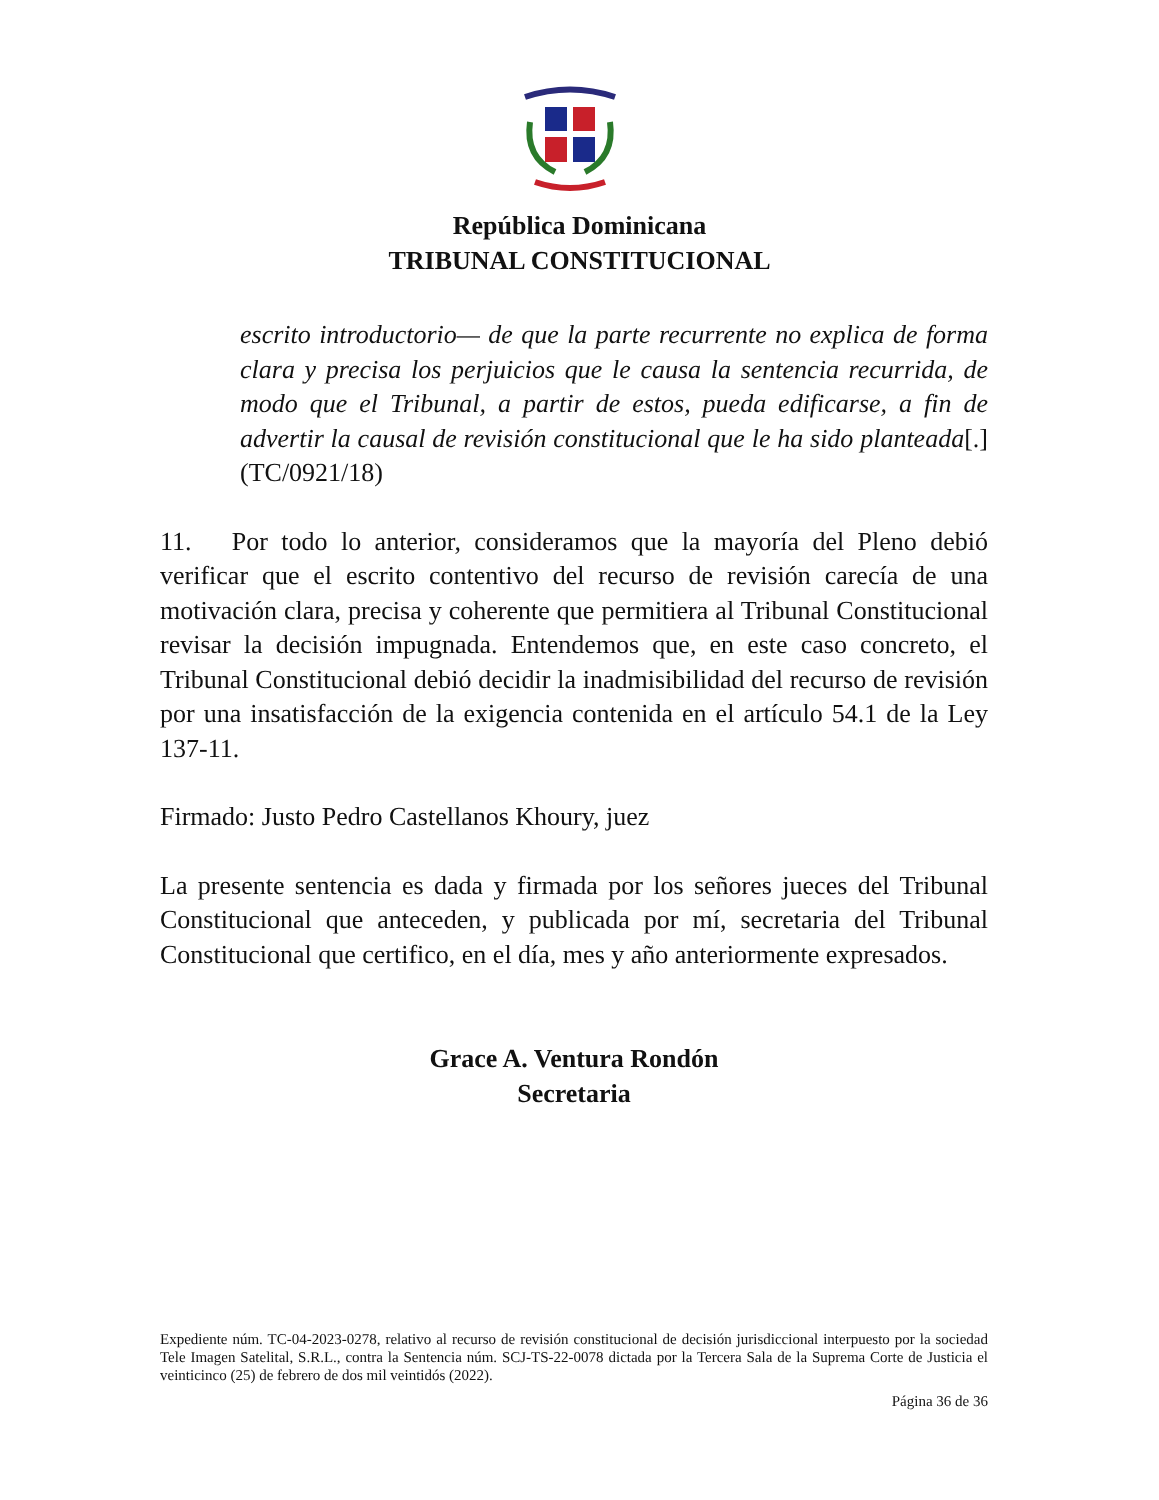República Dominicana
TRIBUNAL CONSTITUCIONAL
escrito introductorio— de que la parte recurrente no explica de forma clara y precisa los perjuicios que le causa la sentencia recurrida, de modo que el Tribunal, a partir de estos, pueda edificarse, a fin de advertir la causal de revisión constitucional que le ha sido planteada[.] (TC/0921/18)
11. Por todo lo anterior, consideramos que la mayoría del Pleno debió verificar que el escrito contentivo del recurso de revisión carecía de una motivación clara, precisa y coherente que permitiera al Tribunal Constitucional revisar la decisión impugnada. Entendemos que, en este caso concreto, el Tribunal Constitucional debió decidir la inadmisibilidad del recurso de revisión por una insatisfacción de la exigencia contenida en el artículo 54.1 de la Ley 137-11.
Firmado: Justo Pedro Castellanos Khoury, juez
La presente sentencia es dada y firmada por los señores jueces del Tribunal Constitucional que anteceden, y publicada por mí, secretaria del Tribunal Constitucional que certifico, en el día, mes y año anteriormente expresados.
Grace A. Ventura Rondón
Secretaria
Expediente núm. TC-04-2023-0278, relativo al recurso de revisión constitucional de decisión jurisdiccional interpuesto por la sociedad Tele Imagen Satelital, S.R.L., contra la Sentencia núm. SCJ-TS-22-0078 dictada por la Tercera Sala de la Suprema Corte de Justicia el veinticinco (25) de febrero de dos mil veintidós (2022).
Página 36 de 36